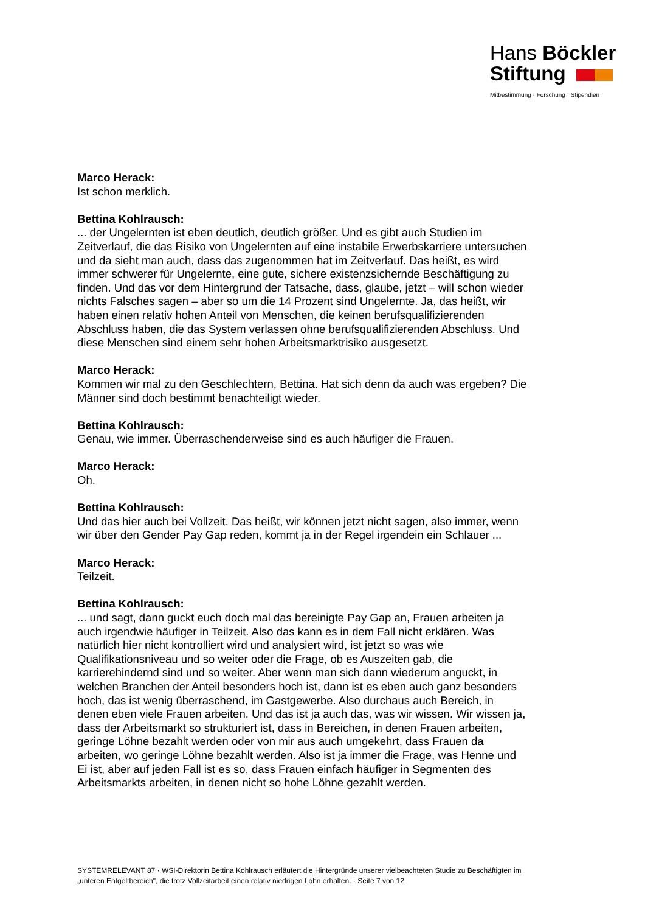Hans Böckler
Stiftung
Mitbestimmung · Forschung · Stipendien
Marco Herack:
Ist schon merklich.
Bettina Kohlrausch:
... der Ungelernten ist eben deutlich, deutlich größer. Und es gibt auch Studien im Zeitverlauf, die das Risiko von Ungelernten auf eine instabile Erwerbskarriere untersuchen und da sieht man auch, dass das zugenommen hat im Zeitverlauf. Das heißt, es wird immer schwerer für Ungelernte, eine gute, sichere existenzsichernde Beschäftigung zu finden. Und das vor dem Hintergrund der Tatsache, dass, glaube, jetzt – will schon wieder nichts Falsches sagen – aber so um die 14 Prozent sind Ungelernte. Ja, das heißt, wir haben einen relativ hohen Anteil von Menschen, die keinen berufsqualifizierenden Abschluss haben, die das System verlassen ohne berufsqualifizierenden Abschluss. Und diese Menschen sind einem sehr hohen Arbeitsmarktrisiko ausgesetzt.
Marco Herack:
Kommen wir mal zu den Geschlechtern, Bettina. Hat sich denn da auch was ergeben? Die Männer sind doch bestimmt benachteiligt wieder.
Bettina Kohlrausch:
Genau, wie immer. Überraschenderweise sind es auch häufiger die Frauen.
Marco Herack:
Oh.
Bettina Kohlrausch:
Und das hier auch bei Vollzeit. Das heißt, wir können jetzt nicht sagen, also immer, wenn wir über den Gender Pay Gap reden, kommt ja in der Regel irgendein ein Schlauer ...
Marco Herack:
Teilzeit.
Bettina Kohlrausch:
... und sagt, dann guckt euch doch mal das bereinigte Pay Gap an, Frauen arbeiten ja auch irgendwie häufiger in Teilzeit. Also das kann es in dem Fall nicht erklären. Was natürlich hier nicht kontrolliert wird und analysiert wird, ist jetzt so was wie Qualifikationsniveau und so weiter oder die Frage, ob es Auszeiten gab, die karrierehindernd sind und so weiter. Aber wenn man sich dann wiederum anguckt, in welchen Branchen der Anteil besonders hoch ist, dann ist es eben auch ganz besonders hoch, das ist wenig überraschend, im Gastgewerbe. Also durchaus auch Bereich, in denen eben viele Frauen arbeiten. Und das ist ja auch das, was wir wissen. Wir wissen ja, dass der Arbeitsmarkt so strukturiert ist, dass in Bereichen, in denen Frauen arbeiten, geringe Löhne bezahlt werden oder von mir aus auch umgekehrt, dass Frauen da arbeiten, wo geringe Löhne bezahlt werden. Also ist ja immer die Frage, was Henne und Ei ist, aber auf jeden Fall ist es so, dass Frauen einfach häufiger in Segmenten des Arbeitsmarkts arbeiten, in denen nicht so hohe Löhne gezahlt werden.
SYSTEMRELEVANT 87 · WSI-Direktorin Bettina Kohlrausch erläutert die Hintergründe unserer vielbeachteten Studie zu Beschäftigten im „unteren Entgeltbereich", die trotz Vollzeitarbeit einen relativ niedrigen Lohn erhalten. · Seite 7 von 12